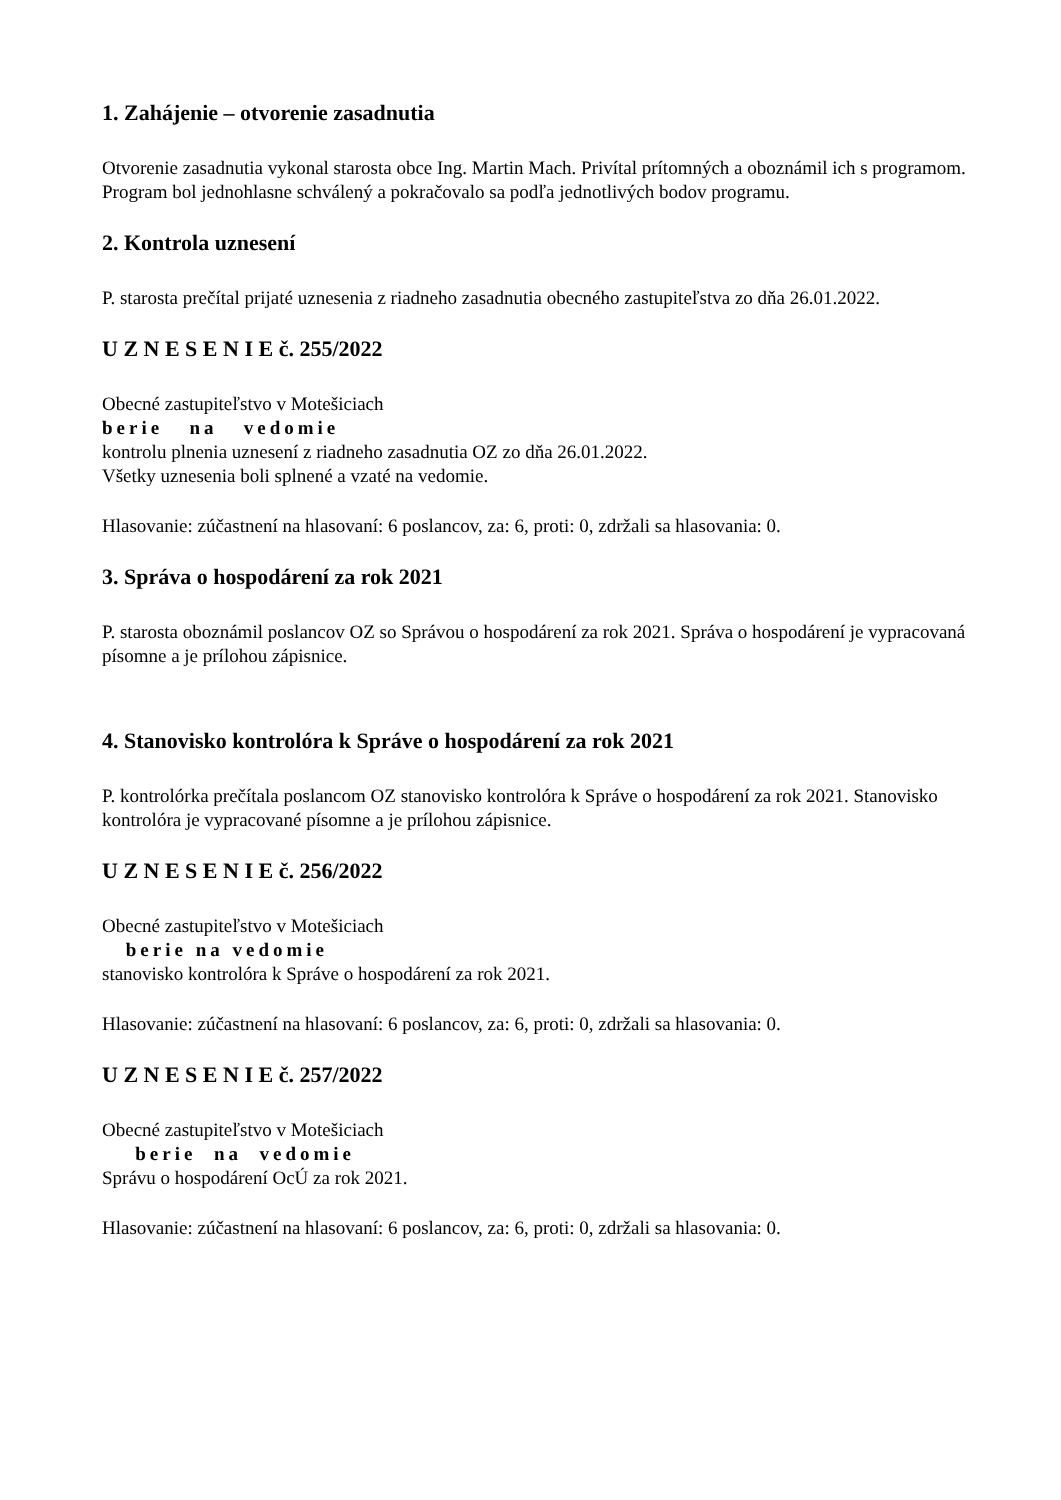1. Zahájenie – otvorenie zasadnutia
Otvorenie zasadnutia vykonal starosta obce Ing. Martin Mach. Privítal prítomných a oboznámil ich s programom. Program bol jednohlasne schválený a pokračovalo sa podľa jednotlivých bodov programu.
2. Kontrola uznesení
P. starosta prečítal prijaté uznesenia z riadneho zasadnutia obecného zastupiteľstva zo dňa 26.01.2022.
U Z N E S E N I E č. 255/2022
Obecné zastupiteľstvo v Motešiciach
berie na vedomie
kontrolu plnenia uznesení z riadneho zasadnutia OZ zo dňa 26.01.2022.
Všetky uznesenia boli splnené a vzaté na vedomie.
Hlasovanie: zúčastnení na hlasovaní: 6 poslancov, za: 6, proti: 0, zdržali sa hlasovania: 0.
3. Správa o hospodárení za rok 2021
P. starosta oboznámil poslancov OZ so Správou o hospodárení za rok 2021. Správa o hospodárení je vypracovaná písomne a je prílohou zápisnice.
4. Stanovisko kontrolóra k Správe o hospodárení za rok 2021
P. kontrolórka prečítala poslancom OZ stanovisko kontrolóra k Správe o hospodárení za rok 2021. Stanovisko kontrolóra je vypracované písomne a je prílohou zápisnice.
U Z N E S E N I E č. 256/2022
Obecné zastupiteľstvo v Motešiciach
berie na vedomie
stanovisko kontrolóra k Správe o hospodárení za rok 2021.
Hlasovanie: zúčastnení na hlasovaní: 6 poslancov, za: 6, proti: 0, zdržali sa hlasovania: 0.
U Z N E S E N I E č. 257/2022
Obecné zastupiteľstvo v Motešiciach
berie na vedomie
Správu o hospodárení OcÚ za rok 2021.
Hlasovanie: zúčastnení na hlasovaní: 6 poslancov, za: 6, proti: 0, zdržali sa hlasovania: 0.